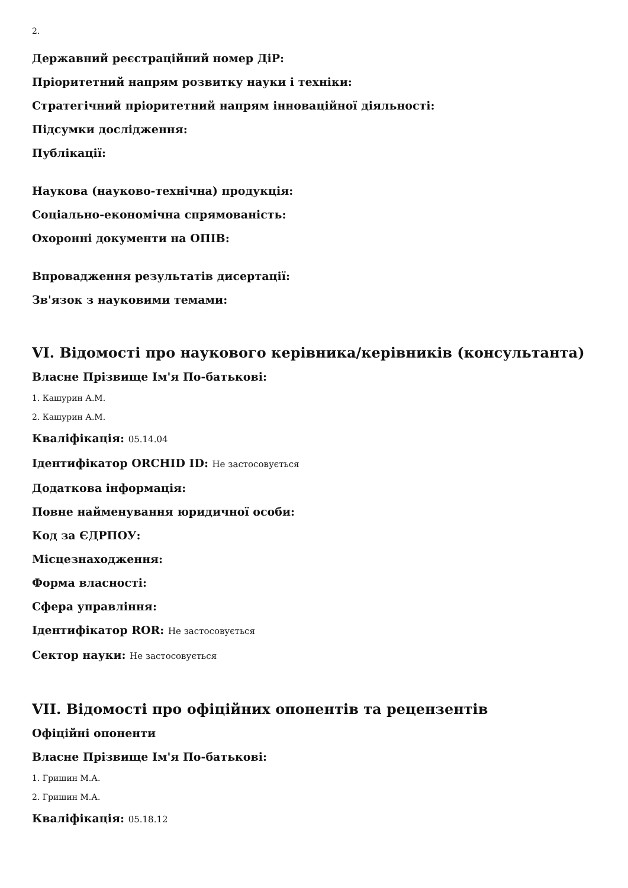2.
Державний реєстраційний номер ДіР:
Пріоритетний напрям розвитку науки і техніки:
Стратегічний пріоритетний напрям інноваційної діяльності:
Підсумки дослідження:
Публікації:
Наукова (науково-технічна) продукція:
Соціально-економічна спрямованість:
Охоронні документи на ОПІВ:
Впровадження результатів дисертації:
Зв'язок з науковими темами:
VI. Відомості про наукового керівника/керівників (консультанта)
Власне Прізвище Ім'я По-батькові:
1. Кашурин А.М.
2. Кашурин А.М.
Кваліфікація: 05.14.04
Ідентифікатор ORCHID ID: Не застосовується
Додаткова інформація:
Повне найменування юридичної особи:
Код за ЄДРПОУ:
Місцезнаходження:
Форма власності:
Сфера управління:
Ідентифікатор ROR: Не застосовується
Сектор науки: Не застосовується
VII. Відомості про офіційних опонентів та рецензентів
Офіційні опоненти
Власне Прізвище Ім'я По-батькові:
1. Гришин М.А.
2. Гришин М.А.
Кваліфікація: 05.18.12